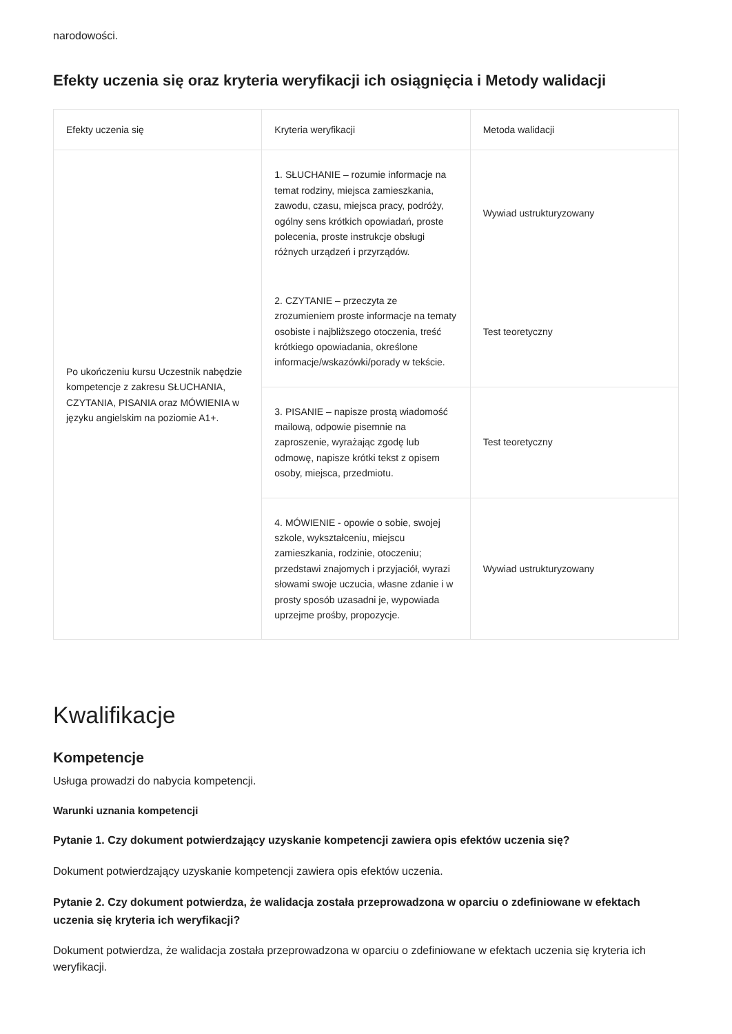narodowości.
Efekty uczenia się oraz kryteria weryfikacji ich osiągnięcia i Metody walidacji
| Efekty uczenia się | Kryteria weryfikacji | Metoda walidacji |
| --- | --- | --- |
| Po ukończeniu kursu Uczestnik nabędzie kompetencje z zakresu SŁUCHANIA, CZYTANIA, PISANIA oraz MÓWIENIA w języku angielskim na poziomie A1+. | 1. SŁUCHANIE – rozumie informacje na temat rodziny, miejsca zamieszkania, zawodu, czasu, miejsca pracy, podróży, ogólny sens krótkich opowiadań, proste polecenia, proste instrukcje obsługi różnych urządzeń i przyrządów. | Wywiad ustrukturyzowany |
| | 2. CZYTANIE – przeczyta ze zrozumieniem proste informacje na tematy osobiste i najbliższego otoczenia, treść krótkiego opowiadania, określone informacje/wskazówki/porady w tekście. | Test teoretyczny |
| | 3. PISANIE – napisze prostą wiadomość mailową, odpowie pisemnie na zaproszenie, wyrażając zgodę lub odmowę, napisze krótki tekst z opisem osoby, miejsca, przedmiotu. | Test teoretyczny |
| | 4. MÓWIENIE - opowie o sobie, swojej szkole, wykształceniu, miejscu zamieszkania, rodzinie, otoczeniu; przedstawi znajomych i przyjaciół, wyrazi słowami swoje uczucia, własne zdanie i w prosty sposób uzasadni je, wypowiada uprzejme prośby, propozycje. | Wywiad ustrukturyzowany |
Kwalifikacje
Kompetencje
Usługa prowadzi do nabycia kompetencji.
Warunki uznania kompetencji
Pytanie 1. Czy dokument potwierdzający uzyskanie kompetencji zawiera opis efektów uczenia się?
Dokument potwierdzający uzyskanie kompetencji zawiera opis efektów uczenia.
Pytanie 2. Czy dokument potwierdza, że walidacja została przeprowadzona w oparciu o zdefiniowane w efektach uczenia się kryteria ich weryfikacji?
Dokument potwierdza, że walidacja została przeprowadzona w oparciu o zdefiniowane w efektach uczenia się kryteria ich weryfikacji.